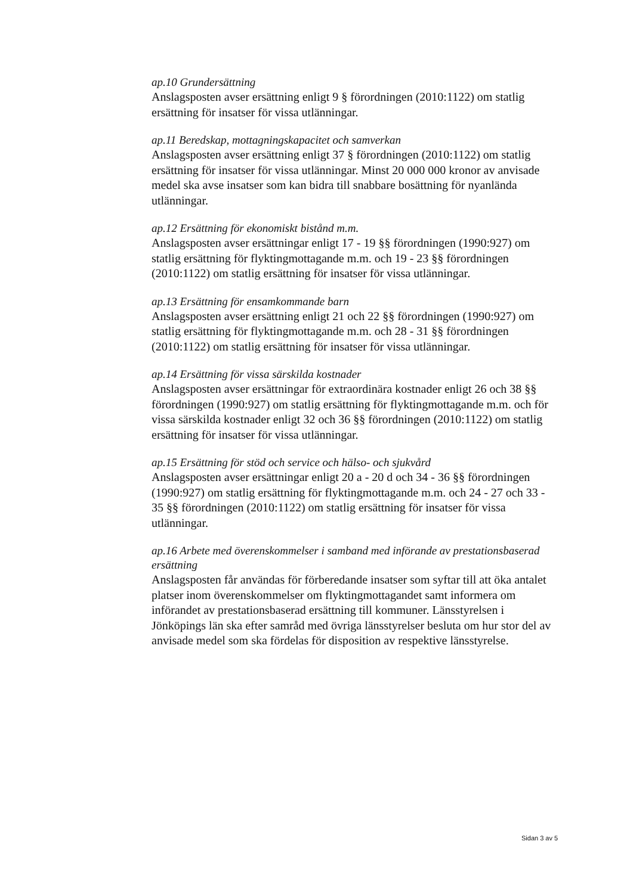ap.10 Grundersättning
Anslagsposten avser ersättning enligt 9 § förordningen (2010:1122) om statlig ersättning för insatser för vissa utlänningar.
ap.11 Beredskap, mottagningskapacitet och samverkan
Anslagsposten avser ersättning enligt 37 § förordningen (2010:1122) om statlig ersättning för insatser för vissa utlänningar. Minst 20 000 000 kronor av anvisade medel ska avse insatser som kan bidra till snabbare bosättning för nyanlända utlänningar.
ap.12 Ersättning för ekonomiskt bistånd m.m.
Anslagsposten avser ersättningar enligt 17 - 19 §§ förordningen (1990:927) om statlig ersättning för flyktingmottagande m.m. och 19 - 23 §§ förordningen (2010:1122) om statlig ersättning för insatser för vissa utlänningar.
ap.13 Ersättning för ensamkommande barn
Anslagsposten avser ersättning enligt 21 och 22 §§ förordningen (1990:927) om statlig ersättning för flyktingmottagande m.m. och 28 - 31 §§ förordningen (2010:1122) om statlig ersättning för insatser för vissa utlänningar.
ap.14 Ersättning för vissa särskilda kostnader
Anslagsposten avser ersättningar för extraordinära kostnader enligt 26 och 38 §§ förordningen (1990:927) om statlig ersättning för flyktingmottagande m.m. och för vissa särskilda kostnader enligt 32 och 36 §§ förordningen (2010:1122) om statlig ersättning för insatser för vissa utlänningar.
ap.15 Ersättning för stöd och service och hälso- och sjukvård
Anslagsposten avser ersättningar enligt 20 a - 20 d och 34 - 36 §§ förordningen (1990:927) om statlig ersättning för flyktingmottagande m.m. och 24 - 27 och 33 - 35 §§ förordningen (2010:1122) om statlig ersättning för insatser för vissa utlänningar.
ap.16 Arbete med överenskommelser i samband med införande av prestationsbaserad ersättning
Anslagsposten får användas för förberedande insatser som syftar till att öka antalet platser inom överenskommelser om flyktingmottagandet samt informera om införandet av prestationsbaserad ersättning till kommuner. Länsstyrelsen i Jönköpings län ska efter samråd med övriga länsstyrelser besluta om hur stor del av anvisade medel som ska fördelas för disposition av respektive länsstyrelse.
Sidan 3 av 5